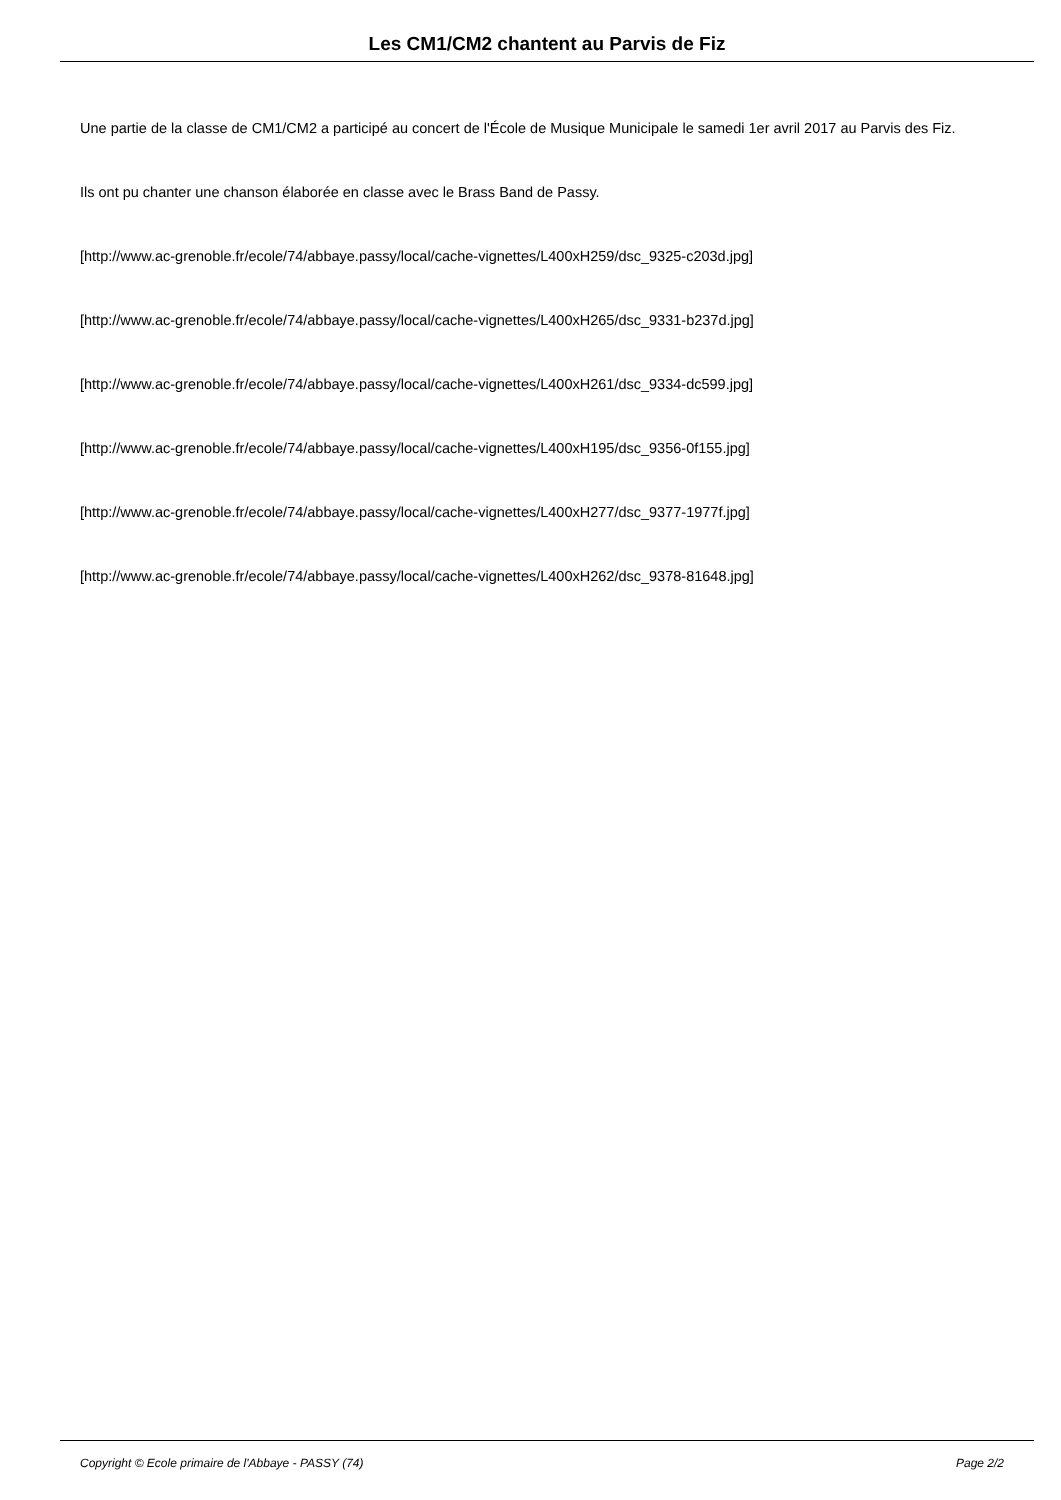Les CM1/CM2 chantent au Parvis de Fiz
Une partie de la classe de CM1/CM2 a participé au concert de l'École de Musique Municipale le samedi 1er avril 2017 au Parvis des Fiz.
Ils ont pu chanter une chanson élaborée en classe avec le Brass Band de Passy.
[http://www.ac-grenoble.fr/ecole/74/abbaye.passy/local/cache-vignettes/L400xH259/dsc_9325-c203d.jpg]
[http://www.ac-grenoble.fr/ecole/74/abbaye.passy/local/cache-vignettes/L400xH265/dsc_9331-b237d.jpg]
[http://www.ac-grenoble.fr/ecole/74/abbaye.passy/local/cache-vignettes/L400xH261/dsc_9334-dc599.jpg]
[http://www.ac-grenoble.fr/ecole/74/abbaye.passy/local/cache-vignettes/L400xH195/dsc_9356-0f155.jpg]
[http://www.ac-grenoble.fr/ecole/74/abbaye.passy/local/cache-vignettes/L400xH277/dsc_9377-1977f.jpg]
[http://www.ac-grenoble.fr/ecole/74/abbaye.passy/local/cache-vignettes/L400xH262/dsc_9378-81648.jpg]
Copyright © Ecole primaire de l'Abbaye - PASSY (74) Page 2/2